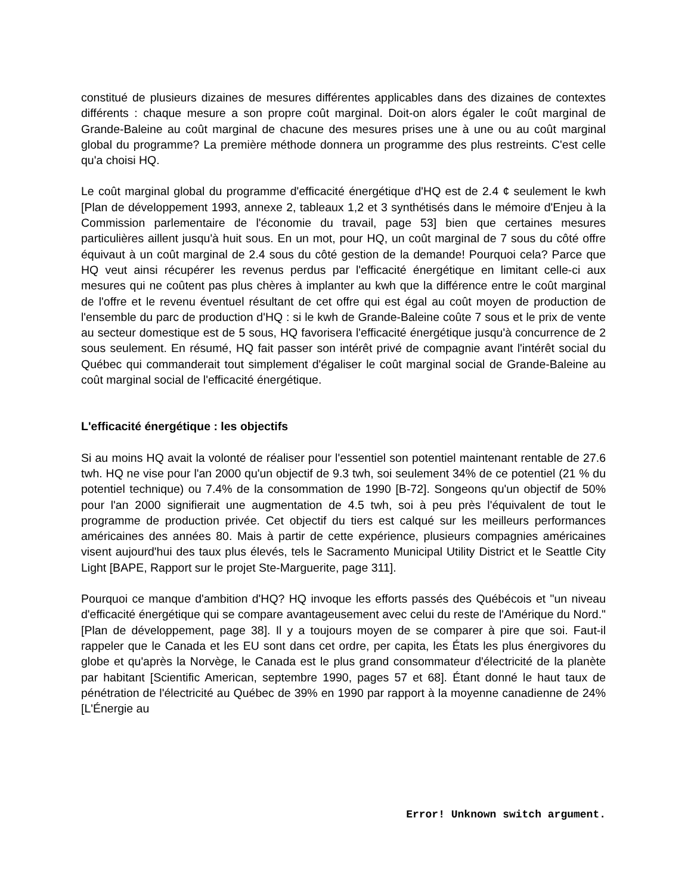constitué de plusieurs dizaines de mesures différentes applicables dans des dizaines de contextes différents : chaque mesure a son propre coût marginal. Doit-on alors égaler le coût marginal de Grande-Baleine au coût marginal de chacune des mesures prises une à une ou au coût marginal global du programme? La première méthode donnera un programme des plus restreints. C'est celle qu'a choisi HQ.
Le coût marginal global du programme d'efficacité énergétique d'HQ est de 2.4 ¢ seulement le kwh [Plan de développement 1993, annexe 2, tableaux 1,2 et 3 synthétisés dans le mémoire d'Enjeu à la Commission parlementaire de l'économie du travail, page 53] bien que certaines mesures particulières aillent jusqu'à huit sous. En un mot, pour HQ, un coût marginal de 7 sous du côté offre équivaut à un coût marginal de 2.4 sous du côté gestion de la demande! Pourquoi cela? Parce que HQ veut ainsi récupérer les revenus perdus par l'efficacité énergétique en limitant celle-ci aux mesures qui ne coûtent pas plus chères à implanter au kwh que la différence entre le coût marginal de l'offre et le revenu éventuel résultant de cet offre qui est égal au coût moyen de production de l'ensemble du parc de production d'HQ : si le kwh de Grande-Baleine coûte 7 sous et le prix de vente au secteur domestique est de 5 sous, HQ favorisera l'efficacité énergétique jusqu'à concurrence de 2 sous seulement. En résumé, HQ fait passer son intérêt privé de compagnie avant l'intérêt social du Québec qui commanderait tout simplement d'égaliser le coût marginal social de Grande-Baleine au coût marginal social de l'efficacité énergétique.
L'efficacité énergétique : les objectifs
Si au moins HQ avait la volonté de réaliser pour l'essentiel son potentiel maintenant rentable de 27.6 twh. HQ ne vise pour l'an 2000 qu'un objectif de 9.3 twh, soi seulement 34% de ce potentiel (21 % du potentiel technique) ou 7.4% de la consommation de 1990 [B-72]. Songeons qu'un objectif de 50% pour l'an 2000 signifierait une augmentation de 4.5 twh, soi à peu près l'équivalent de tout le programme de production privée. Cet objectif du tiers est calqué sur les meilleurs performances américaines des années 80. Mais à partir de cette expérience, plusieurs compagnies américaines visent aujourd'hui des taux plus élevés, tels le Sacramento Municipal Utility District et le Seattle City Light [BAPE, Rapport sur le projet Ste-Marguerite, page 311].
Pourquoi ce manque d'ambition d'HQ? HQ invoque les efforts passés des Québécois et "un niveau d'efficacité énergétique qui se compare avantageusement avec celui du reste de l'Amérique du Nord." [Plan de développement, page 38]. Il y a toujours moyen de se comparer à pire que soi. Faut-il rappeler que le Canada et les EU sont dans cet ordre, per capita, les États les plus énergivores du globe et qu'après la Norvège, le Canada est le plus grand consommateur d'électricité de la planète par habitant [Scientific American, septembre 1990, pages 57 et 68]. Étant donné le haut taux de pénétration de l'électricité au Québec de 39% en 1990 par rapport à la moyenne canadienne de 24% [L'Énergie au
Error! Unknown switch argument.